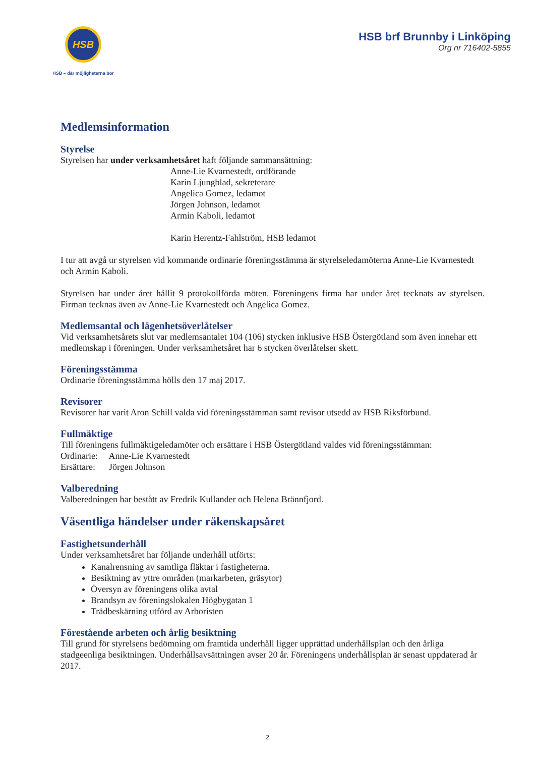HSB
HSB – där möjligheterna bor
HSB brf Brunnby i Linköping
Org nr 716402-5855
Medlemsinformation
Styrelse
Styrelsen har under verksamhetsåret haft följande sammansättning:
Anne-Lie Kvarnestedt, ordförande
Karin Ljungblad, sekreterare
Angelica Gomez, ledamot
Jörgen Johnson, ledamot
Armin Kaboli, ledamot
Karin Herentz-Fahlström, HSB ledamot
I tur att avgå ur styrelsen vid kommande ordinarie föreningsstämma är styrelseledamöterna Anne-Lie Kvarnestedt och Armin Kaboli.
Styrelsen har under året hållit 9 protokollförda möten. Föreningens firma har under året tecknats av styrelsen. Firman tecknas även av Anne-Lie Kvarnestedt och Angelica Gomez.
Medlemsantal och lägenhetsöverlåtelser
Vid verksamhetsårets slut var medlemsantalet 104 (106) stycken inklusive HSB Östergötland som även innehar ett medlemskap i föreningen. Under verksamhetsåret har 6 stycken överlåtelser skett.
Föreningsstämma
Ordinarie föreningsstämma hölls den 17 maj 2017.
Revisorer
Revisorer har varit Aron Schill valda vid föreningsstämman samt revisor utsedd av HSB Riksförbund.
Fullmäktige
Till föreningens fullmäktigeledamöter och ersättare i HSB Östergötland valdes vid föreningsstämman:
Ordinarie: Anne-Lie Kvarnestedt
Ersättare: Jörgen Johnson
Valberedning
Valberedningen har bestått av Fredrik Kullander och Helena Brännfjord.
Väsentliga händelser under räkenskapsåret
Fastighetsunderhåll
Under verksamhetsåret har följande underhåll utförts:
Kanalrensning av samtliga fläktar i fastigheterna.
Besiktning av yttre områden (markarbeten, gräsytor)
Översyn av föreningens olika avtal
Brandsyn av föreningslokalen Högbygatan 1
Trädbeskärning utförd av Arboristen
Förestående arbeten och årlig besiktning
Till grund för styrelsens bedömning om framtida underhåll ligger upprättad underhållsplan och den årliga stadgeenliga besiktningen. Underhållsavsättningen avser 20 år. Föreningens underhållsplan är senast uppdaterad år 2017.
2